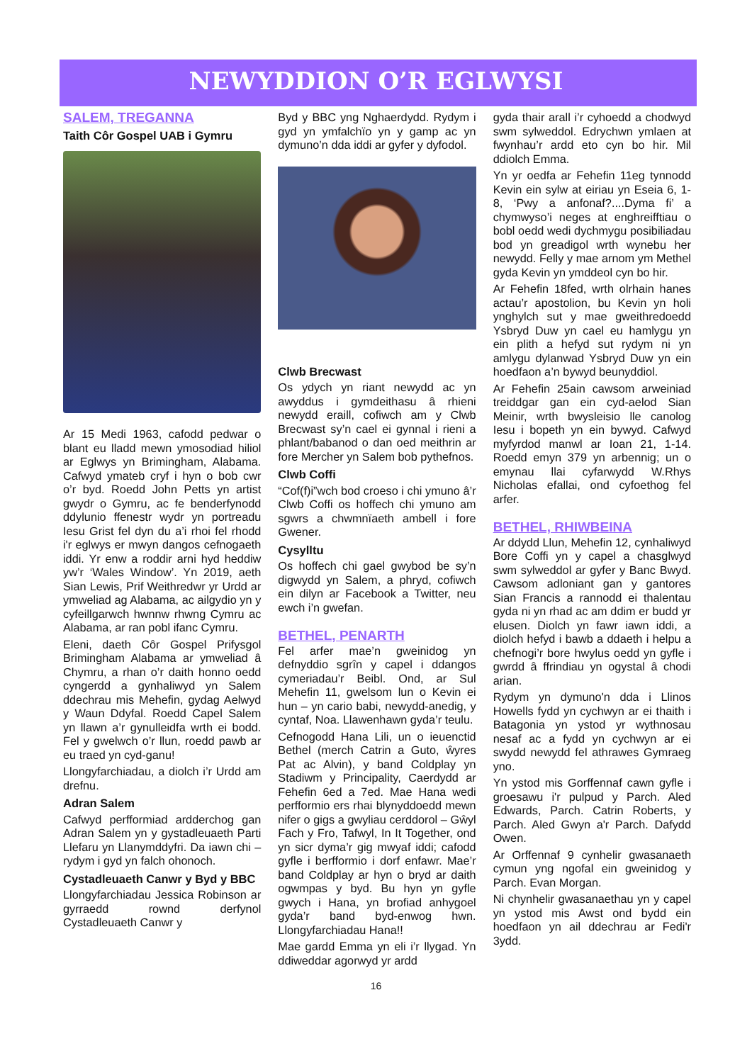NEWYDDION O’R EGLWYSI
SALEM, TREGANNA
Taith Côr Gospel UAB i Gymru
Ar 15 Medi 1963, cafodd pedwar o blant eu lladd mewn ymosodiad hiliol ar Eglwys yn Brimingham, Alabama. Cafwyd ymateb cryf i hyn o bob cwr o’r byd. Roedd John Petts yn artist gwydr o Gymru, ac fe benderfynodd ddylunio ffenestr wydr yn portreadu Iesu Grist fel dyn du a’i rhoi fel rhodd i'r eglwys er mwyn dangos cefnogaeth iddi. Yr enw a roddir arni hyd heddiw yw’r ‘Wales Window’. Yn 2019, aeth Sian Lewis, Prif Weithredwr yr Urdd ar ymweliad ag Alabama, ac ailgydio yn y cyfeillgarwch hwnnw rhwng Cymru ac Alabama, ar ran pobl ifanc Cymru.
Eleni, daeth Côr Gospel Prifysgol Brimingham Alabama ar ymweliad â Chymru, a rhan o’r daith honno oedd cyngerdd a gynhaliwyd yn Salem ddechrau mis Mehefin, gydag Aelwyd y Waun Ddyfal. Roedd Capel Salem yn llawn a’r gynulleidfa wrth ei bodd. Fel y gwelwch o’r llun, roedd pawb ar eu traed yn cyd-ganu!
Llongyfarchiadau, a diolch i’r Urdd am drefnu.
Adran Salem
Cafwyd perfformiad ardderchog gan Adran Salem yn y gystadleuaeth Parti Llefaru yn Llanymddyfri. Da iawn chi – rydym i gyd yn falch ohonoch.
Cystadleuaeth Canwr y Byd y BBC
Llongyfarchiadau Jessica Robinson ar gyrraedd rownd derfynol Cystadleuaeth Canwr y
Byd y BBC yng Nghaerdydd. Rydym i gyd yn ymfalchïo yn y gamp ac yn dymuno’n dda iddi ar gyfer y dyfodol.
Clwb Brecwast
Os ydych yn riant newydd ac yn awyddus i gymdeithasu â rhieni newydd eraill, cofiwch am y Clwb Brecwast sy’n cael ei gynnal i rieni a phlant/babanod o dan oed meithrin ar fore Mercher yn Salem bob pythefnos.
Clwb Coffi
“Cof(f)i”wch bod croeso i chi ymuno â’r Clwb Coffi os hoffech chi ymuno am sgwrs a chwmnïaeth ambell i fore Gwener.
Cysylltu
Os hoffech chi gael gwybod be sy’n digwydd yn Salem, a phryd, cofiwch ein dilyn ar Facebook a Twitter, neu ewch i’n gwefan.
BETHEL, PENARTH
Fel arfer mae’n gweinidog yn defnyddio sgrîn y capel i ddangos cymeriadau’r Beibl. Ond, ar Sul Mehefin 11, gwelsom lun o Kevin ei hun – yn cario babi, newydd-anedig, y cyntaf, Noa. Llawenhawn gyda’r teulu.
Cefnogodd Hana Lili, un o ieuenctid Bethel (merch Catrin a Guto, ŵyres Pat ac Alvin), y band Coldplay yn Stadiwm y Principality, Caerdydd ar Fehefin 6ed a 7ed. Mae Hana wedi perfformio ers rhai blynyddoedd mewn nifer o gigs a gwyliau cerddorol – Gŵyl Fach y Fro, Tafwyl, In It Together, ond yn sicr dyma’r gig mwyaf iddi; cafodd gyfle i berfformio i dorf enfawr. Mae’r band Coldplay ar hyn o bryd ar daith ogwmpas y byd. Bu hyn yn gyfle gwych i Hana, yn brofiad anhygoel gyda’r band byd-enwog hwn. Llongyfarchiadau Hana!!
Mae gardd Emma yn eli i’r llygad. Yn ddiweddar agorwyd yr ardd
gyda thair arall i’r cyhoedd a chodwyd swm sylweddol. Edrychwn ymlaen at fwynhau’r ardd eto cyn bo hir. Mil ddiolch Emma.
Yn yr oedfa ar Fehefin 11eg tynnodd Kevin ein sylw at eiriau yn Eseia 6, 1-8, ‘Pwy a anfonaf?....Dyma fi’ a chymwyso’i neges at enghreifftiau o bobl oedd wedi dychmygu posibiliadau bod yn greadigol wrth wynebu her newydd. Felly y mae arnom ym Methel gyda Kevin yn ymddeol cyn bo hir.
Ar Fehefin 18fed, wrth olrhain hanes actau’r apostolion, bu Kevin yn holi ynghylch sut y mae gweithredoedd Ysbryd Duw yn cael eu hamlygu yn ein plith a hefyd sut rydym ni yn amlygu dylanwad Ysbryd Duw yn ein hoedfaon a’n bywyd beunyddiol.
Ar Fehefin 25ain cawsom arweiniad treiddgar gan ein cyd-aelod Sian Meinir, wrth bwysleisio lle canolog Iesu i bopeth yn ein bywyd. Cafwyd myfyrdod manwl ar Ioan 21, 1-14. Roedd emyn 379 yn arbennig; un o emynau llai cyfarwydd W.Rhys Nicholas efallai, ond cyfoethog fel arfer.
BETHEL, RHIWBEINA
Ar ddydd Llun, Mehefin 12, cynhaliwyd Bore Coffi yn y capel a chasglwyd swm sylweddol ar gyfer y Banc Bwyd. Cawsom adloniant gan y gantores Sian Francis a rannodd ei thalentau gyda ni yn rhad ac am ddim er budd yr elusen. Diolch yn fawr iawn iddi, a diolch hefyd i bawb a ddaeth i helpu a chefnogi’r bore hwylus oedd yn gyfle i gwrdd â ffrindiau yn ogystal â chodi arian.
Rydym yn dymuno'n dda i Llinos Howells fydd yn cychwyn ar ei thaith i Batagonia yn ystod yr wythnosau nesaf ac a fydd yn cychwyn ar ei swydd newydd fel athrawes Gymraeg yno.
Yn ystod mis Gorffennaf cawn gyfle i groesawu i'r pulpud y Parch. Aled Edwards, Parch. Catrin Roberts, y Parch. Aled Gwyn a'r Parch. Dafydd Owen.
Ar Orffennaf 9 cynhelir gwasanaeth cymun yng ngofal ein gweinidog y Parch. Evan Morgan.
Ni chynhelir gwasanaethau yn y capel yn ystod mis Awst ond bydd ein hoedfaon yn ail ddechrau ar Fedi'r 3ydd.
16